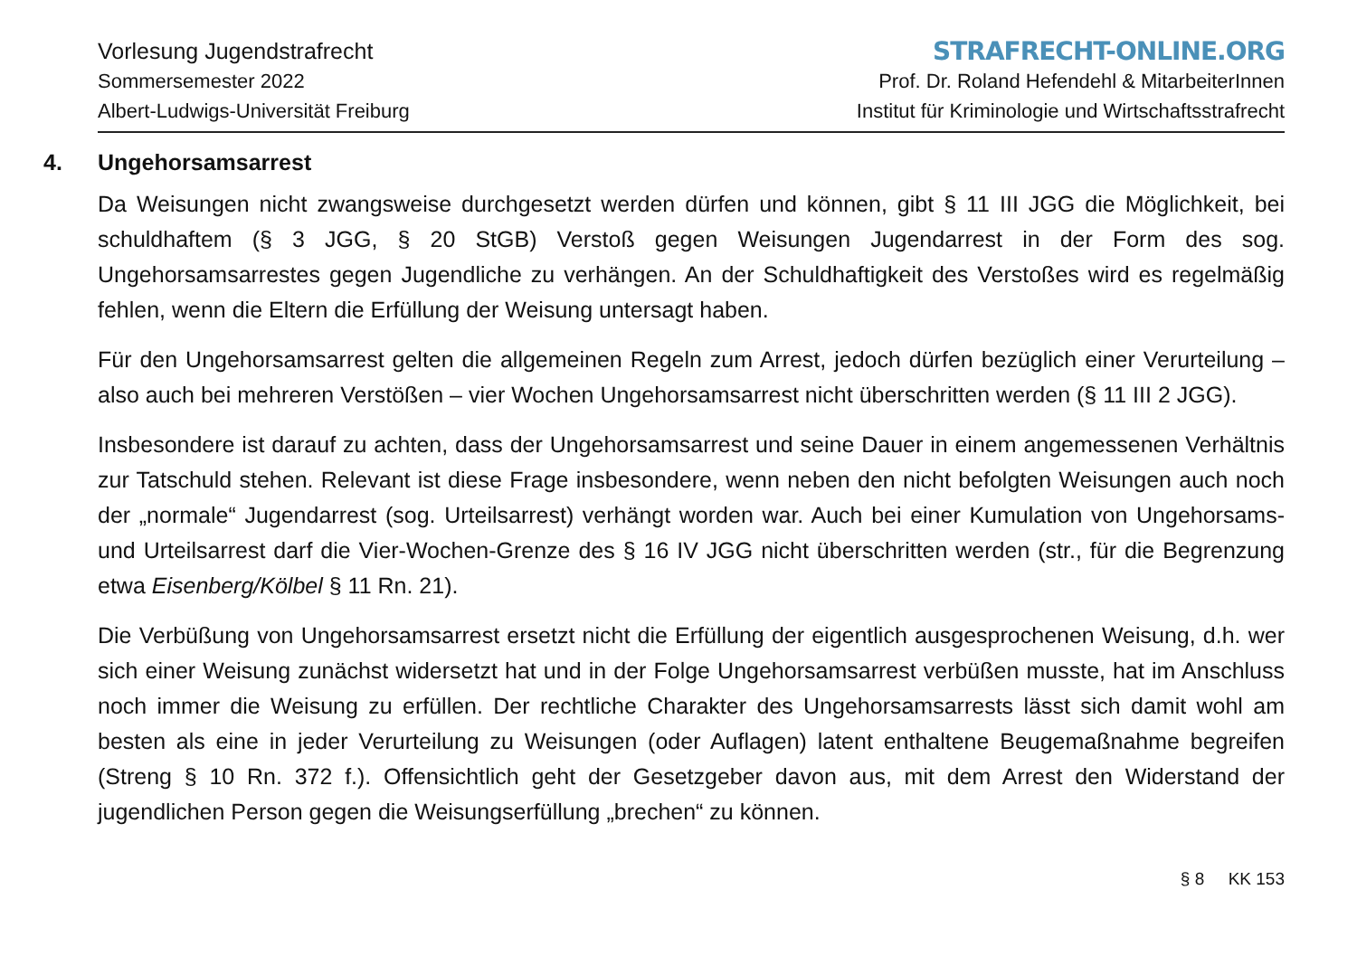Vorlesung Jugendstrafrecht
Sommersemester 2022
Albert-Ludwigs-Universität Freiburg
STRAFRECHT-ONLINE.ORG
Prof. Dr. Roland Hefendehl & MitarbeiterInnen
Institut für Kriminologie und Wirtschaftsstrafrecht
4. Ungehorsamsarrest
Da Weisungen nicht zwangsweise durchgesetzt werden dürfen und können, gibt § 11 III JGG die Möglichkeit, bei schuldhaftem (§ 3 JGG, § 20 StGB) Verstoß gegen Weisungen Jugendarrest in der Form des sog. Ungehorsamsarrestes gegen Jugendliche zu verhängen. An der Schuldhaftigkeit des Verstoßes wird es regelmäßig fehlen, wenn die Eltern die Erfüllung der Weisung untersagt haben.
Für den Ungehorsamsarrest gelten die allgemeinen Regeln zum Arrest, jedoch dürfen bezüglich einer Verurteilung – also auch bei mehreren Verstößen – vier Wochen Ungehorsamsarrest nicht überschritten werden (§ 11 III 2 JGG).
Insbesondere ist darauf zu achten, dass der Ungehorsamsarrest und seine Dauer in einem angemessenen Verhältnis zur Tatschuld stehen. Relevant ist diese Frage insbesondere, wenn neben den nicht befolgten Weisungen auch noch der „normale“ Jugendarrest (sog. Urteilsarrest) verhängt worden war. Auch bei einer Kumulation von Ungehorsams- und Urteilsarrest darf die Vier-Wochen-Grenze des § 16 IV JGG nicht überschritten werden (str., für die Begrenzung etwa Eisenberg/Kölbel § 11 Rn. 21).
Die Verbüßung von Ungehorsamsarrest ersetzt nicht die Erfüllung der eigentlich ausgesprochenen Weisung, d.h. wer sich einer Weisung zunächst widersetzt hat und in der Folge Ungehorsamsarrest verbüßen musste, hat im Anschluss noch immer die Weisung zu erfüllen. Der rechtliche Charakter des Ungehorsamsarrests lässt sich damit wohl am besten als eine in jeder Verurteilung zu Weisungen (oder Auflagen) latent enthaltene Beugemaßnahme begreifen (Streng § 10 Rn. 372 f.). Offensichtlich geht der Gesetzgeber davon aus, mit dem Arrest den Widerstand der jugendlichen Person gegen die Weisungserfüllung „brechen“ zu können.
§ 8 KK 153